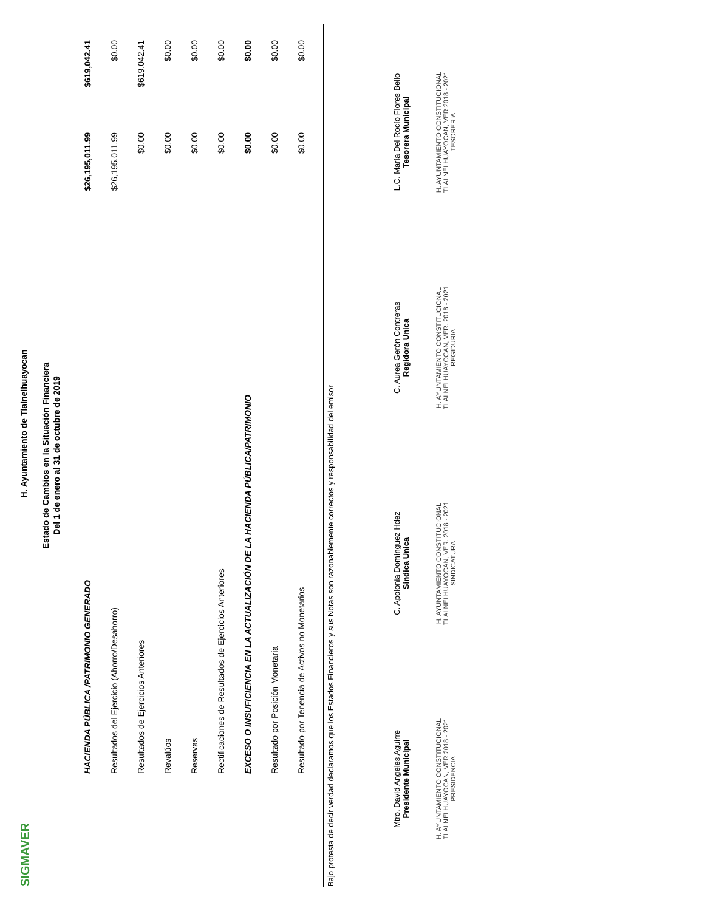SIGMAVER
H. Ayuntamiento de Tlalnelhuayocan
Estado de Cambios en la Situación Financiera
Del 1 de enero al 31 de octubre de 2019
| HACIENDA PÚBLICA /PATRIMONIO GENERADO | $26,195,011.99 | $619,042.41 |
| Resultados del Ejercicio (Ahorro/Desahorro) | $26,195,011.99 | $0.00 |
| Resultados de Ejercicios Anteriores | $0.00 | $619,042.41 |
| Revalúos | $0.00 | $0.00 |
| Reservas | $0.00 | $0.00 |
| Rectificaciones de Resultados de Ejercicios Anteriores | $0.00 | $0.00 |
| EXCESO O INSUFICIENCIA EN LA ACTUALIZACIÓN DE LA HACIENDA PÚBLICA/PATRIMONIO | $0.00 | $0.00 |
| Resultado por Posición Monetaria | $0.00 | $0.00 |
| Resultado por Tenencia de Activos no Monetarios | $0.00 | $0.00 |
Bajo protesta de decir verdad declaramos que los Estados Financieros y sus Notas son razonablemente correctos y responsabilidad del emisor
Mtro. David Angeles Aguirre
Presidente Municipal
H. AYUNTAMIENTO CONSTITUCIONAL TLALNELHUAYOCAN, VER 2018 - 2021 PRESIDENCIA
C. Apolonia Domínguez Hdez
Sindica Unica
H. AYUNTAMIENTO CONSTITUCIONAL TLALNELHUAYOCAN, VER. 2018 - 2021 SINDICATURA
C. Aurea Gerón Contreras
Regidora Unica
H. AYUNTAMIENTO CONSTITUCIONAL TLALNELHUAYOCAN, VER. 2018 - 2021 REGIDURIA
L.C. María Del Rocío Flores Bello
Tesorera Municipal
H. AYUNTAMIENTO CONSTITUCIONAL TLALNELHUAYOCAN, VER 2018 - 2021 TESORERIA